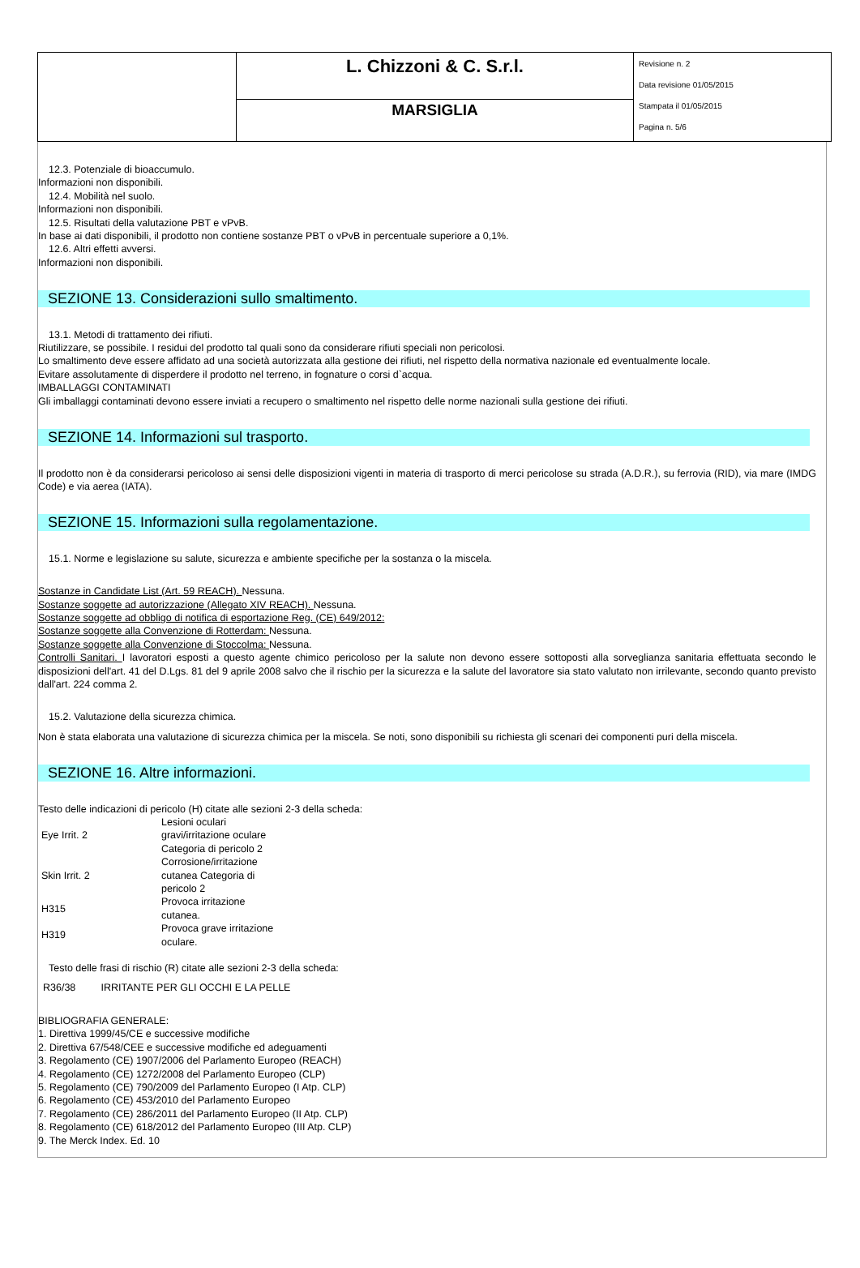| | L. Chizzoni & C. S.r.l. | Revisione n. 2 Data revisione 01/05/2015 Stampata il 01/05/2015 Pagina n. 5/6 |
| | MARSIGLIA | |
12.3. Potenziale di bioaccumulo.
Informazioni non disponibili.
12.4. Mobilità nel suolo.
Informazioni non disponibili.
12.5. Risultati della valutazione PBT e vPvB.
In base ai dati disponibili, il prodotto non contiene sostanze PBT o vPvB in percentuale superiore a 0,1%.
12.6. Altri effetti avversi.
Informazioni non disponibili.
SEZIONE 13. Considerazioni sullo smaltimento.
13.1. Metodi di trattamento dei rifiuti.
Riutilizzare, se possibile. I residui del prodotto tal quali sono da considerare rifiuti speciali non pericolosi.
Lo smaltimento deve essere affidato ad una società autorizzata alla gestione dei rifiuti, nel rispetto della normativa nazionale ed eventualmente locale.
Evitare assolutamente di disperdere il prodotto nel terreno, in fognature o corsi d`acqua.
IMBALLAGGI CONTAMINATI
Gli imballaggi contaminati devono essere inviati a recupero o smaltimento nel rispetto delle norme nazionali sulla gestione dei rifiuti.
SEZIONE 14. Informazioni sul trasporto.
Il prodotto non è da considerarsi pericoloso ai sensi delle disposizioni vigenti in materia di trasporto di merci pericolose su strada (A.D.R.), su ferrovia (RID), via mare (IMDG Code) e via aerea (IATA).
SEZIONE 15. Informazioni sulla regolamentazione.
15.1. Norme e legislazione su salute, sicurezza e ambiente specifiche per la sostanza o la miscela.
Sostanze in Candidate List (Art. 59 REACH). Nessuna.
Sostanze soggette ad autorizzazione (Allegato XIV REACH). Nessuna.
Sostanze soggette ad obbligo di notifica di esportazione Reg. (CE) 649/2012:
Sostanze soggette alla Convenzione di Rotterdam: Nessuna.
Sostanze soggette alla Convenzione di Stoccolma: Nessuna.
Controlli Sanitari. I lavoratori esposti a questo agente chimico pericoloso per la salute non devono essere sottoposti alla sorveglianza sanitaria effettuata secondo le disposizioni dell'art. 41 del D.Lgs. 81 del 9 aprile 2008 salvo che il rischio per la sicurezza e la salute del lavoratore sia stato valutato non irrilevante, secondo quanto previsto dall'art. 224 comma 2.
15.2. Valutazione della sicurezza chimica.
Non è stata elaborata una valutazione di sicurezza chimica per la miscela. Se noti, sono disponibili su richiesta gli scenari dei componenti puri della miscela.
SEZIONE 16. Altre informazioni.
Testo delle indicazioni di pericolo (H) citate alle sezioni 2-3 della scheda:
| Eye Irrit. 2 | Lesioni oculari gravi/irritazione oculare Categoria di pericolo 2 |
| Skin Irrit. 2 | Corrosione/irritazione cutanea Categoria di pericolo 2 |
| H315 | Provoca irritazione cutanea. |
| H319 | Provoca grave irritazione oculare. |
Testo delle frasi di rischio (R) citate alle sezioni 2-3 della scheda:
R36/38 IRRITANTE PER GLI OCCHI E LA PELLE
BIBLIOGRAFIA GENERALE:
1. Direttiva 1999/45/CE e successive modifiche
2. Direttiva 67/548/CEE e successive modifiche ed adeguamenti
3. Regolamento (CE) 1907/2006 del Parlamento Europeo (REACH)
4. Regolamento (CE) 1272/2008 del Parlamento Europeo (CLP)
5. Regolamento (CE) 790/2009 del Parlamento Europeo (I Atp. CLP)
6. Regolamento (CE) 453/2010 del Parlamento Europeo
7. Regolamento (CE) 286/2011 del Parlamento Europeo (II Atp. CLP)
8. Regolamento (CE) 618/2012 del Parlamento Europeo (III Atp. CLP)
9. The Merck Index. Ed. 10